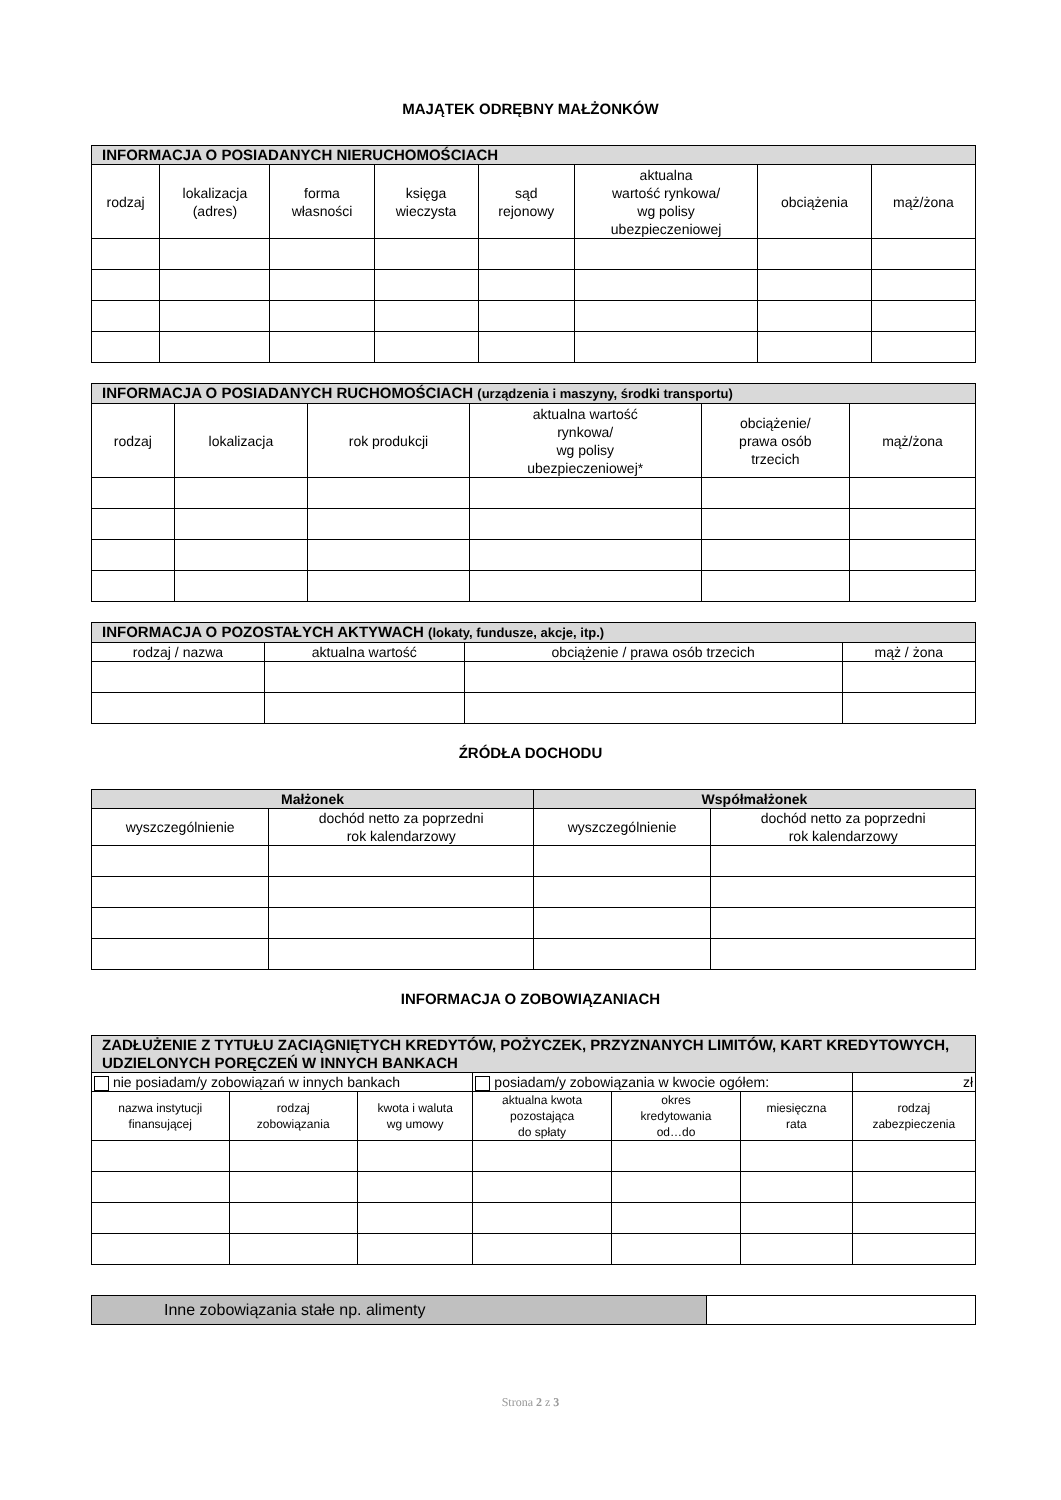MAJĄTEK ODRĘBNY MAŁŻONKÓW
| INFORMACJA O POSIADANYCH NIERUCHOMOŚCIACH | | | | | | | |
| --- | --- | --- | --- | --- | --- | --- | --- |
| rodzaj | lokalizacja (adres) | forma własności | księga wieczysta | sąd rejonowy | aktualna wartość rynkowa/ wg polisy ubezpieczeniowej | obciążenia | mąż/żona |
| INFORMACJA O POSIADANYCH RUCHOMOŚCIACH (urządzenia i maszyny, środki transportu) | | | | | |
| --- | --- | --- | --- | --- | --- |
| rodzaj | lokalizacja | rok produkcji | aktualna wartość rynkowa/ wg polisy ubezpieczeniowej* | obciążenie/ prawa osób trzecich | mąż/żona |
| INFORMACJA O POZOSTAŁYCH AKTYWACH (lokaty, fundusze, akcje, itp.) | | | |
| --- | --- | --- | --- |
| rodzaj / nazwa | aktualna wartość | obciążenie / prawa osób trzecich | mąż / żona |
ŹRÓDŁA DOCHODU
| Małżonek | | Współmałżonek | |
| --- | --- | --- | --- |
| wyszczególnienie | dochód netto za poprzedni rok kalendarzowy | wyszczególnienie | dochód netto za poprzedni rok kalendarzowy |
INFORMACJA O ZOBOWIĄZANIACH
| ZADŁUŻENIE Z TYTUŁU ZACIĄGNIĘTYCH KREDYTÓW, POŻYCZEK, PRZYZNANYCH LIMITÓW, KART KREDYTOWYCH, UDZIELONYCH PORĘCZEŃ W INNYCH BANKACH | | | | | | |
| --- | --- | --- | --- | --- | --- | --- |
| nie posiadam/y zobowiązań w innych bankach | | | posiadam/y zobowiązania w kwocie ogółem: | | | zł |
| nazwa instytucji finansującej | rodzaj zobowiązania | kwota i waluta wg umowy | aktualna kwota pozostająca do spłaty | okres kredytowania od…do | miesięczna rata | rodzaj zabezpieczenia |
| Inne zobowiązania stałe np. alimenty | |
Strona 2 z 3